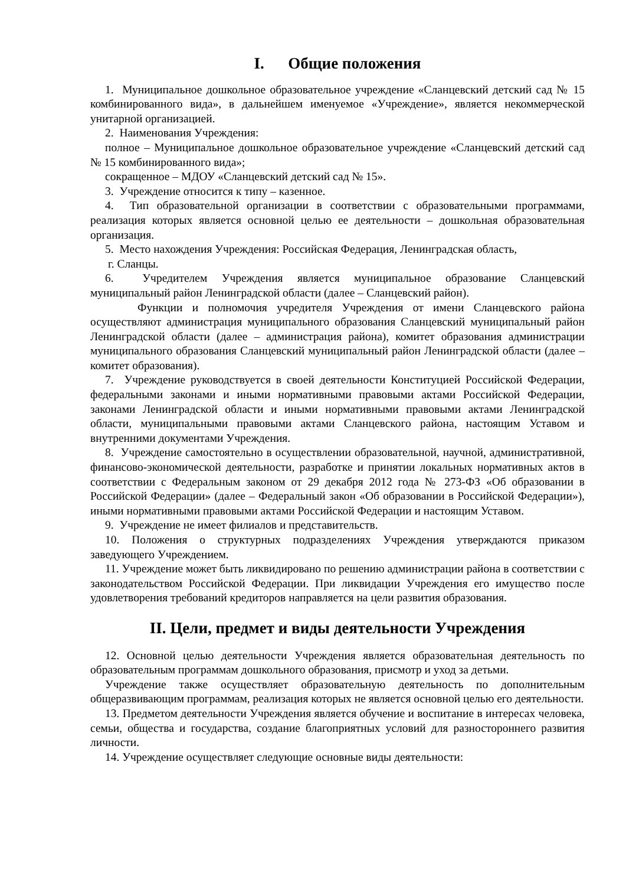I. Общие положения
1. Муниципальное дошкольное образовательное учреждение «Сланцевский детский сад № 15 комбинированного вида», в дальнейшем именуемое «Учреждение», является некоммерческой унитарной организацией.
2. Наименования Учреждения:
полное – Муниципальное дошкольное образовательное учреждение «Сланцевский детский сад № 15 комбинированного вида»;
сокращенное – МДОУ «Сланцевский детский сад № 15».
3. Учреждение относится к типу – казенное.
4. Тип образовательной организации в соответствии с образовательными программами, реализация которых является основной целью ее деятельности – дошкольная образовательная организация.
5. Место нахождения Учреждения: Российская Федерация, Ленинградская область,
г. Сланцы.
6. Учредителем Учреждения является муниципальное образование Сланцевский муниципальный район Ленинградской области (далее – Сланцевский район).
Функции и полномочия учредителя Учреждения от имени Сланцевского района осуществляют администрация муниципального образования Сланцевский муниципальный район Ленинградской области (далее – администрация района), комитет образования администрации муниципального образования Сланцевский муниципальный район Ленинградской области (далее – комитет образования).
7. Учреждение руководствуется в своей деятельности Конституцией Российской Федерации, федеральными законами и иными нормативными правовыми актами Российской Федерации, законами Ленинградской области и иными нормативными правовыми актами Ленинградской области, муниципальными правовыми актами Сланцевского района, настоящим Уставом и внутренними документами Учреждения.
8. Учреждение самостоятельно в осуществлении образовательной, научной, административной, финансово-экономической деятельности, разработке и принятии локальных нормативных актов в соответствии с Федеральным законом от 29 декабря 2012 года № 273-ФЗ «Об образовании в Российской Федерации» (далее – Федеральный закон «Об образовании в Российской Федерации»), иными нормативными правовыми актами Российской Федерации и настоящим Уставом.
9. Учреждение не имеет филиалов и представительств.
10. Положения о структурных подразделениях Учреждения утверждаются приказом заведующего Учреждением.
11. Учреждение может быть ликвидировано по решению администрации района в соответствии с законодательством Российской Федерации. При ликвидации Учреждения его имущество после удовлетворения требований кредиторов направляется на цели развития образования.
II. Цели, предмет и виды деятельности Учреждения
12. Основной целью деятельности Учреждения является образовательная деятельность по образовательным программам дошкольного образования, присмотр и уход за детьми.
Учреждение также осуществляет образовательную деятельность по дополнительным общеразвивающим программам, реализация которых не является основной целью его деятельности.
13. Предметом деятельности Учреждения является обучение и воспитание в интересах человека, семьи, общества и государства, создание благоприятных условий для разностороннего развития личности.
14. Учреждение осуществляет следующие основные виды деятельности: